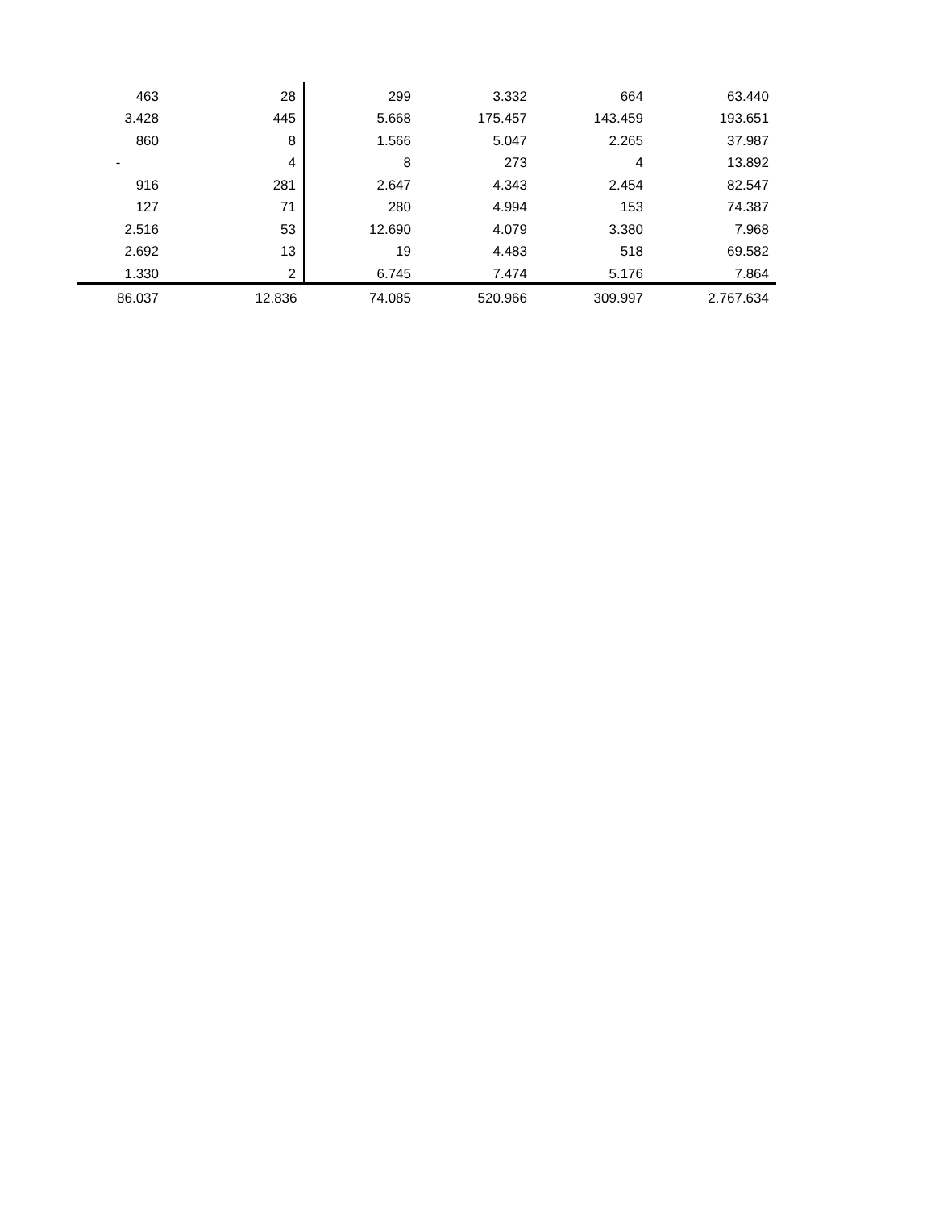| 463 | 28 | 299 | 3.332 | 664 | 63.440 |
| 3.428 | 445 | 5.668 | 175.457 | 143.459 | 193.651 |
| 860 | 8 | 1.566 | 5.047 | 2.265 | 37.987 |
| - | 4 | 8 | 273 | 4 | 13.892 |
| 916 | 281 | 2.647 | 4.343 | 2.454 | 82.547 |
| 127 | 71 | 280 | 4.994 | 153 | 74.387 |
| 2.516 | 53 | 12.690 | 4.079 | 3.380 | 7.968 |
| 2.692 | 13 | 19 | 4.483 | 518 | 69.582 |
| 1.330 | 2 | 6.745 | 7.474 | 5.176 | 7.864 |
| 86.037 | 12.836 | 74.085 | 520.966 | 309.997 | 2.767.634 |